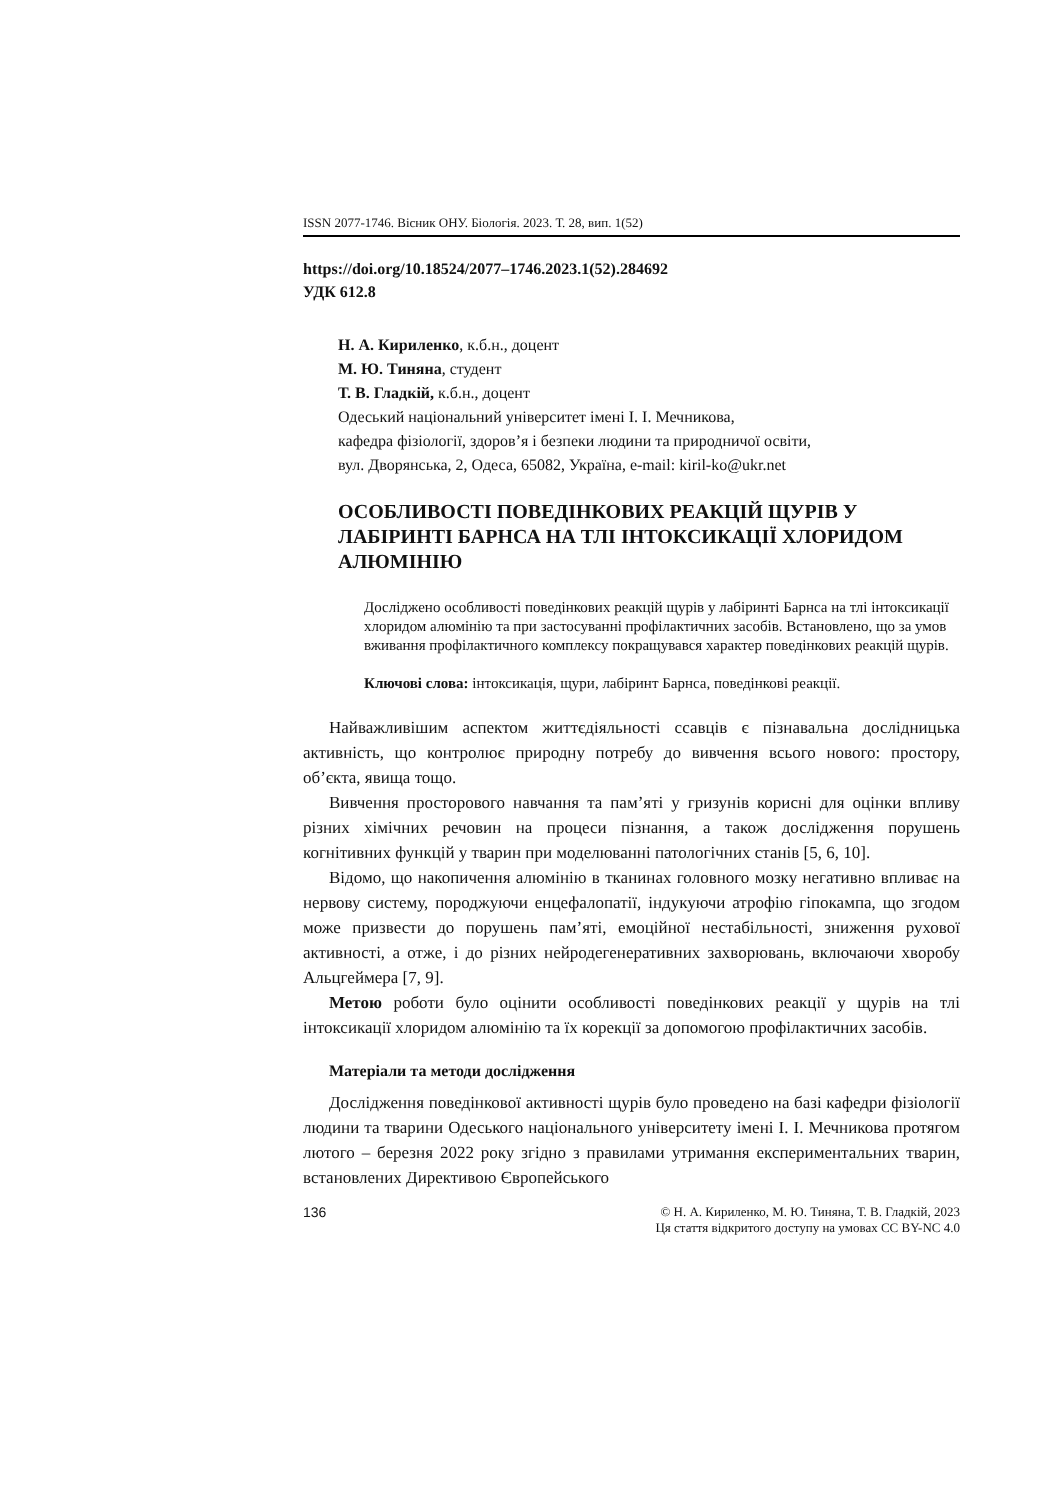ISSN 2077-1746. Вісник ОНУ. Біологія. 2023. Т. 28, вип. 1(52)
https://doi.org/10.18524/2077–1746.2023.1(52).284692
УДК 612.8
Н. А. Кириленко, к.б.н., доцент
М. Ю. Тиняна, студент
Т. В. Гладкій, к.б.н., доцент
Одеський національний університет імені І. І. Мечникова,
кафедра фізіології, здоров’я і безпеки людини та природничої освіти,
вул. Дворянська, 2, Одеса, 65082, Україна, e-mail: kiril-ko@ukr.net
ОСОБЛИВОСТІ ПОВЕДІНКОВИХ РЕАКЦІЙ ЩУРІВ У ЛАБІРИНТІ БАРНСА НА ТЛІ ІНТОКСИКАЦІЇ ХЛОРИДОМ АЛЮМІНІЮ
Досліджено особливості поведінкових реакцій щурів у лабіринті Барнса на тлі інтоксикації хлоридом алюмінію та при застосуванні профілактичних засобів. Встановлено, що за умов вживання профілактичного комплексу покращувався характер поведінкових реакцій щурів.
Ключові слова: інтоксикація, щури, лабіринт Барнса, поведінкові реакції.
Найважливішим аспектом життєдіяльності ссавців є пізнавальна дослідницька активність, що контролює природну потребу до вивчення всього нового: простору, об’єкта, явища тощо.
Вивчення просторового навчання та пам’яті у гризунів корисні для оцінки впливу різних хімічних речовин на процеси пізнання, а також дослідження порушень когнітивних функцій у тварин при моделюванні патологічних станів [5, 6, 10].
Відомо, що накопичення алюмінію в тканинах головного мозку негативно впливає на нервову систему, породжуючи енцефалопатії, індукуючи атрофію гіпокампа, що згодом може призвести до порушень пам’яті, емоційної нестабільності, зниження рухової активності, а отже, і до різних нейродегенеративних захворювань, включаючи хворобу Альцгеймера [7, 9].
Метою роботи було оцінити особливості поведінкових реакції у щурів на тлі інтоксикації хлоридом алюмінію та їх корекції за допомогою профілактичних засобів.
Матеріали та методи дослідження
Дослідження поведінкової активності щурів було проведено на базі кафедри фізіології людини та тварини Одеського національного університету імені І. І. Мечникова протягом лютого – березня 2022 року згідно з правилами утримання експериментальних тварин, встановлених Директивою Європейського
136 © Н. А. Кириленко, М. Ю. Тиняна, Т. В. Гладкій, 2023
Ця стаття відкритого доступу на умовах CC BY-NC 4.0